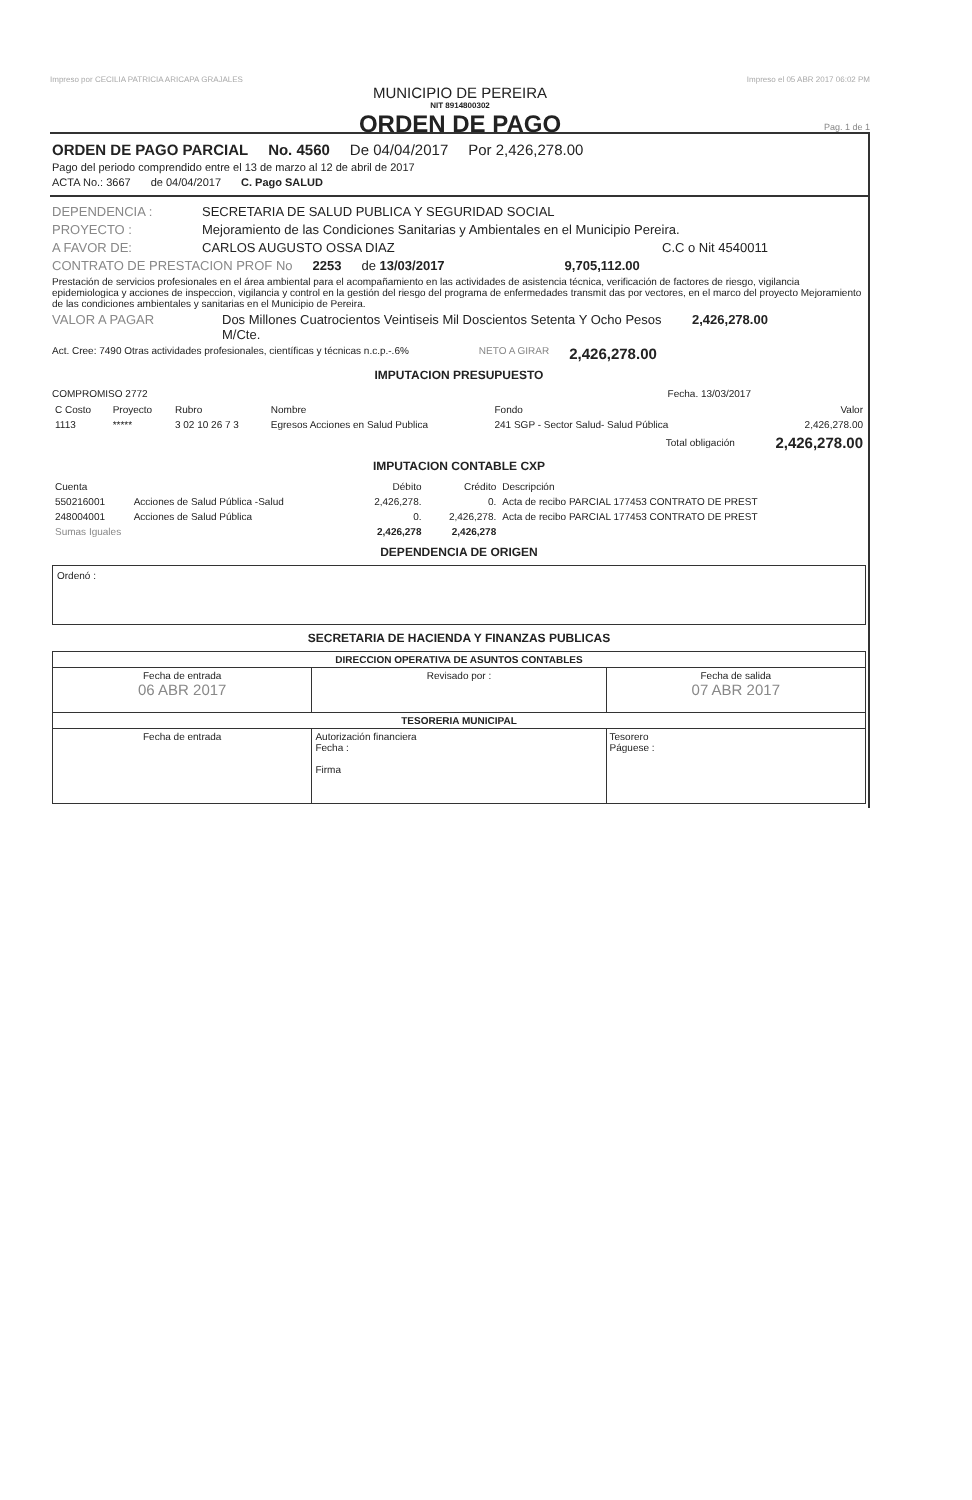Impreso por CECILIA PATRICIA ARICAPA GRAJALES Impreso el 05 ABR 2017 06:02 PM
MUNICIPIO DE PEREIRA
NIT 8914800302
ORDEN DE PAGO
Pag. 1 de 1
ORDEN DE PAGO PARCIAL No. 4560 De 04/04/2017 Por 2,426,278.00
Pago del periodo comprendido entre el 13 de marzo al 12 de abril de 2017
ACTA No.: 3667 de 04/04/2017 C. Pago SALUD
DEPENDENCIA : SECRETARIA DE SALUD PUBLICA Y SEGURIDAD SOCIAL
PROYECTO : Mejoramiento de las Condiciones Sanitarias y Ambientales en el Municipio Pereira.
A FAVOR DE: CARLOS AUGUSTO OSSA DIAZ C.C o Nit 4540011
CONTRATO DE PRESTACION PROF No 2253 de 13/03/2017 9,705,112.00
Prestación de servicios profesionales en el área ambiental para el acompañamiento en las actividades de asistencia técnica, verificación de factores de riesgo, vigilancia epidemiologica y acciones de inspeccion, vigilancia y control en la gestión del riesgo del programa de enfermedades transmit das por vectores, en el marco del proyecto Mejoramiento de las condiciones ambientales y sanitarias en el Municipio de Pereira.
VALOR A PAGAR Dos Millones Cuatrocientos Veintiseis Mil Doscientos Setenta Y Ocho Pesos M/Cte. 2,426,278.00
Act. Cree: 7490 Otras actividades profesionales, científicas y técnicas n.c.p.-.6% NETO A GIRAR 2,426,278.00
IMPUTACION PRESUPUESTO
COMPROMISO 2772 Fecha. 13/03/2017
| C Costo | Proyecto | Rubro | Nombre | Fondo | Valor |
| --- | --- | --- | --- | --- | --- |
| 1113 | ***** | 3 02 10 26 7 3 | Egresos Acciones en Salud Publica | 241 SGP - Sector Salud- Salud Pública | 2,426,278.00 |
| Total obligación | | | | | 2,426,278.00 |
IMPUTACION CONTABLE CXP
| Cuenta | | Débito | Crédito | Descripción |
| --- | --- | --- | --- | --- |
| 550216001 | Acciones de Salud Pública -Salud | 2,426,278. | 0. | Acta de recibo PARCIAL 177453 CONTRATO DE PREST |
| 248004001 | Acciones de Salud Pública | 0. | 2,426,278. | Acta de recibo PARCIAL 177453 CONTRATO DE PREST |
| Sumas Iguales | | 2,426,278 | 2,426,278 | |
DEPENDENCIA DE ORIGEN
Ordenó :
SECRETARIA DE HACIENDA Y FINANZAS PUBLICAS
| DIRECCION OPERATIVA DE ASUNTOS CONTABLES | | |
| Fecha de entrada 06 ABR 2017 | Revisado por : | Fecha de salida 07 ABR 2017 |
| TESORERIA MUNICIPAL | | |
| Fecha de entrada | Autorización financiera Fecha : Firma | Tesorero Páguese : |